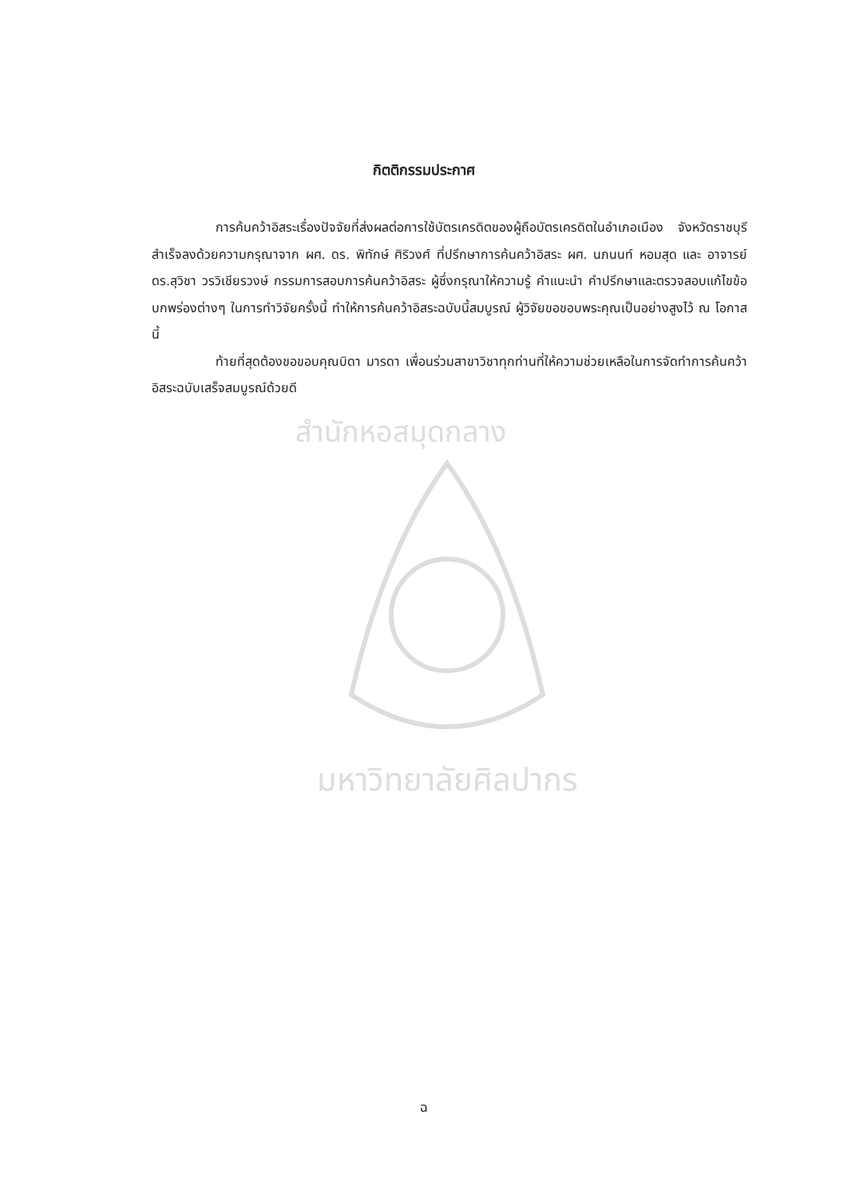กิตติกรรมประกาศ
การค้นคว้าอิสระเรื่องปัจจัยที่ส่งผลต่อการใช้บัตรเครดิตของผู้ถือบัตรเครดิตในอำเภอเมือง จังหวัดราชบุรี สำเร็จลงด้วยความกรุณาจาก ผศ. ดร. พิทักษ์ ศิริวงศ์ ที่ปรึกษาการค้นคว้าอิสระ ผศ. นภนนท์ หอมสุด และ อาจารย์ ดร.สุวิชา วรวิเชียรวงษ์ กรรมการสอบการค้นคว้าอิสระ ผู้ซึ่งกรุณาให้ความรู้ คำแนะนำ คำปรึกษาและตรวจสอบแก้ไขข้อบกพร่องต่างๆ ในการทำวิจัยครั้งนี้ ทำให้การค้นคว้าอิสระฉบับนี้สมบูรณ์ ผู้วิจัยขอขอบพระคุณเป็นอย่างสูงไว้ ณ โอกาสนี้
ท้ายที่สุดต้องขอขอบคุณบิดา มารดา เพื่อนร่วมสาขาวิชาทุกท่านที่ให้ความช่วยเหลือในการจัดทำการค้นคว้าอิสระฉบับเสร็จสมบูรณ์ด้วยดี
สำนักหอสมุดกลาง
มหาวิทยาลัยศิลปากร
ฉ